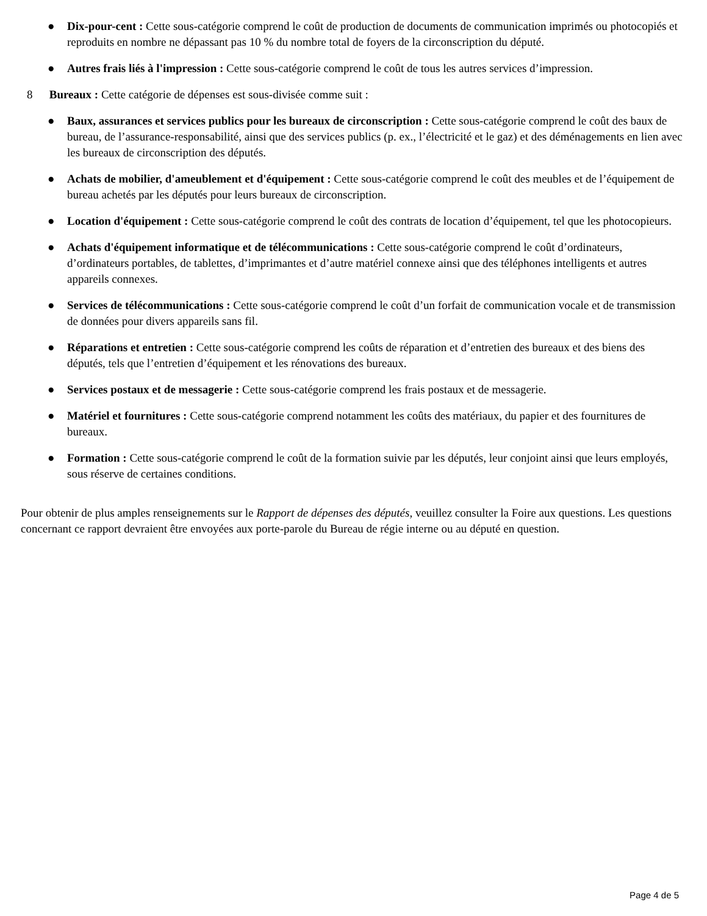● Dix-pour-cent : Cette sous-catégorie comprend le coût de production de documents de communication imprimés ou photocopiés et reproduits en nombre ne dépassant pas 10 % du nombre total de foyers de la circonscription du député.
● Autres frais liés à l'impression : Cette sous-catégorie comprend le coût de tous les autres services d’impression.
8 Bureaux : Cette catégorie de dépenses est sous-divisée comme suit :
● Baux, assurances et services publics pour les bureaux de circonscription : Cette sous-catégorie comprend le coût des baux de bureau, de l’assurance-responsabilité, ainsi que des services publics (p. ex., l’électricité et le gaz) et des déménagements en lien avec les bureaux de circonscription des députés.
● Achats de mobilier, d'ameublement et d'équipement : Cette sous-catégorie comprend le coût des meubles et de l’équipement de bureau achetés par les députés pour leurs bureaux de circonscription.
● Location d'équipement : Cette sous-catégorie comprend le coût des contrats de location d’équipement, tel que les photocopieurs.
● Achats d'équipement informatique et de télécommunications : Cette sous-catégorie comprend le coût d’ordinateurs, d’ordinateurs portables, de tablettes, d’imprimantes et d’autre matériel connexe ainsi que des téléphones intelligents et autres appareils connexes.
● Services de télécommunications : Cette sous-catégorie comprend le coût d’un forfait de communication vocale et de transmission de données pour divers appareils sans fil.
● Réparations et entretien : Cette sous-catégorie comprend les coûts de réparation et d’entretien des bureaux et des biens des députés, tels que l’entretien d’équipement et les rénovations des bureaux.
● Services postaux et de messagerie : Cette sous-catégorie comprend les frais postaux et de messagerie.
● Matériel et fournitures : Cette sous-catégorie comprend notamment les coûts des matériaux, du papier et des fournitures de bureaux.
● Formation : Cette sous-catégorie comprend le coût de la formation suivie par les députés, leur conjoint ainsi que leurs employés, sous réserve de certaines conditions.
Pour obtenir de plus amples renseignements sur le Rapport de dépenses des députés, veuillez consulter la Foire aux questions. Les questions concernant ce rapport devraient être envoyées aux porte-parole du Bureau de régie interne ou au député en question.
Page 4 de 5